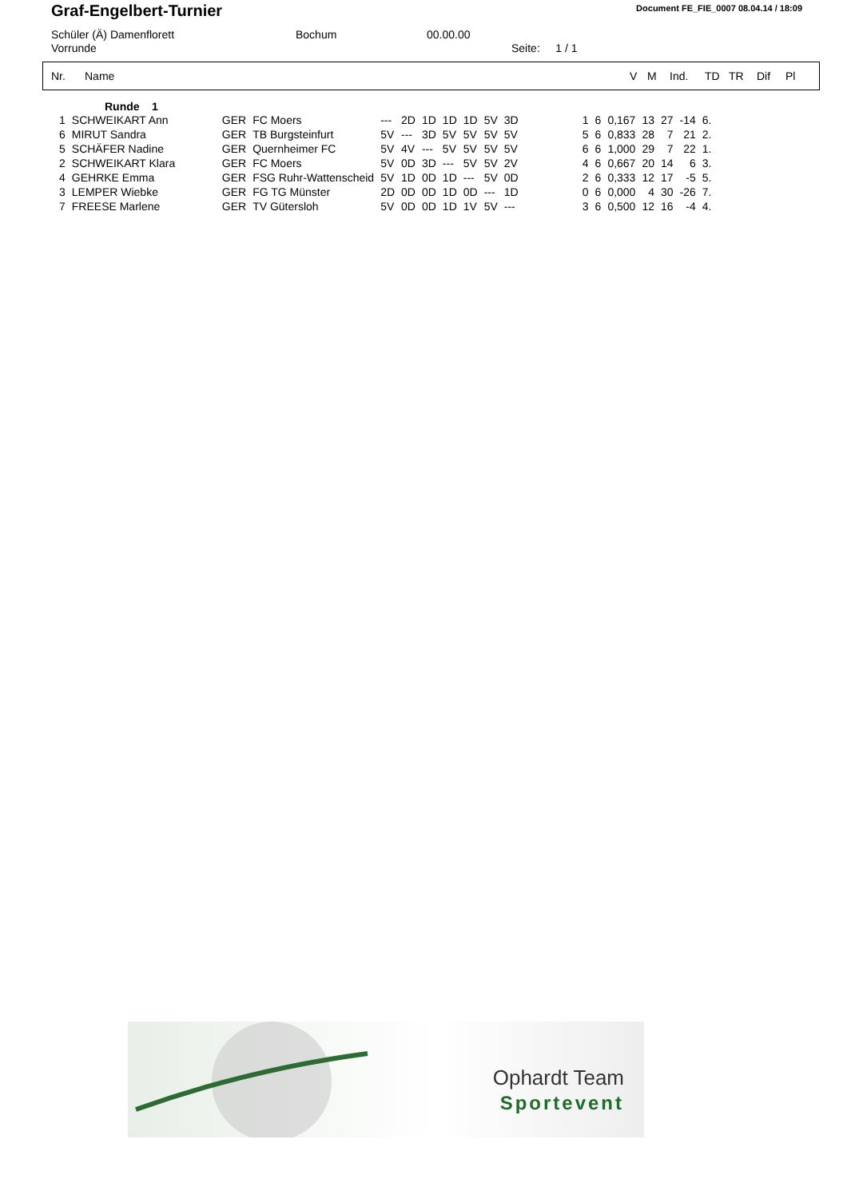Graf-Engelbert-Turnier
Document FE_FIE_0007 08.04.14 / 18:09
Schüler (Ä) Damenflorett Bochum 00.00.00
Vorrunde Seite: 1 / 1
Nr. Name V M Ind. TD TR Dif Pl
Runde 1
| 1 | SCHWEIKART Ann | GER | FC Moers | --- | 2D | 1D | 1D | 1D | 5V | 3D | 1 | 6 | 0,167 | 13 | 27 | -14 | 6. |
| 6 | MIRUT Sandra | GER | TB Burgsteinfurt | 5V | --- | 3D | 5V | 5V | 5V | 5V | 5 | 6 | 0,833 | 28 | 7 | 21 | 2. |
| 5 | SCHÄFER Nadine | GER | Quernheimer FC | 5V | 4V | --- | 5V | 5V | 5V | 5V | 6 | 6 | 1,000 | 29 | 7 | 22 | 1. |
| 2 | SCHWEIKART Klara | GER | FC Moers | 5V | 0D | 3D | --- | 5V | 5V | 2V | 4 | 6 | 0,667 | 20 | 14 | 6 | 3. |
| 4 | GEHRKE Emma | GER | FSG Ruhr-Wattenscheid | 5V | 1D | 0D | 1D | --- | 5V | 0D | 2 | 6 | 0,333 | 12 | 17 | -5 | 5. |
| 3 | LEMPER Wiebke | GER | FG TG Münster | 2D | 0D | 0D | 1D | 0D | --- | 1D | 0 | 6 | 0,000 | 4 | 30 | -26 | 7. |
| 7 | FREESE Marlene | GER | TV Gütersloh | 5V | 0D | 0D | 1D | 1V | 5V | --- | 3 | 6 | 0,500 | 12 | 16 | -4 | 4. |
Ophardt Team
Sportevent